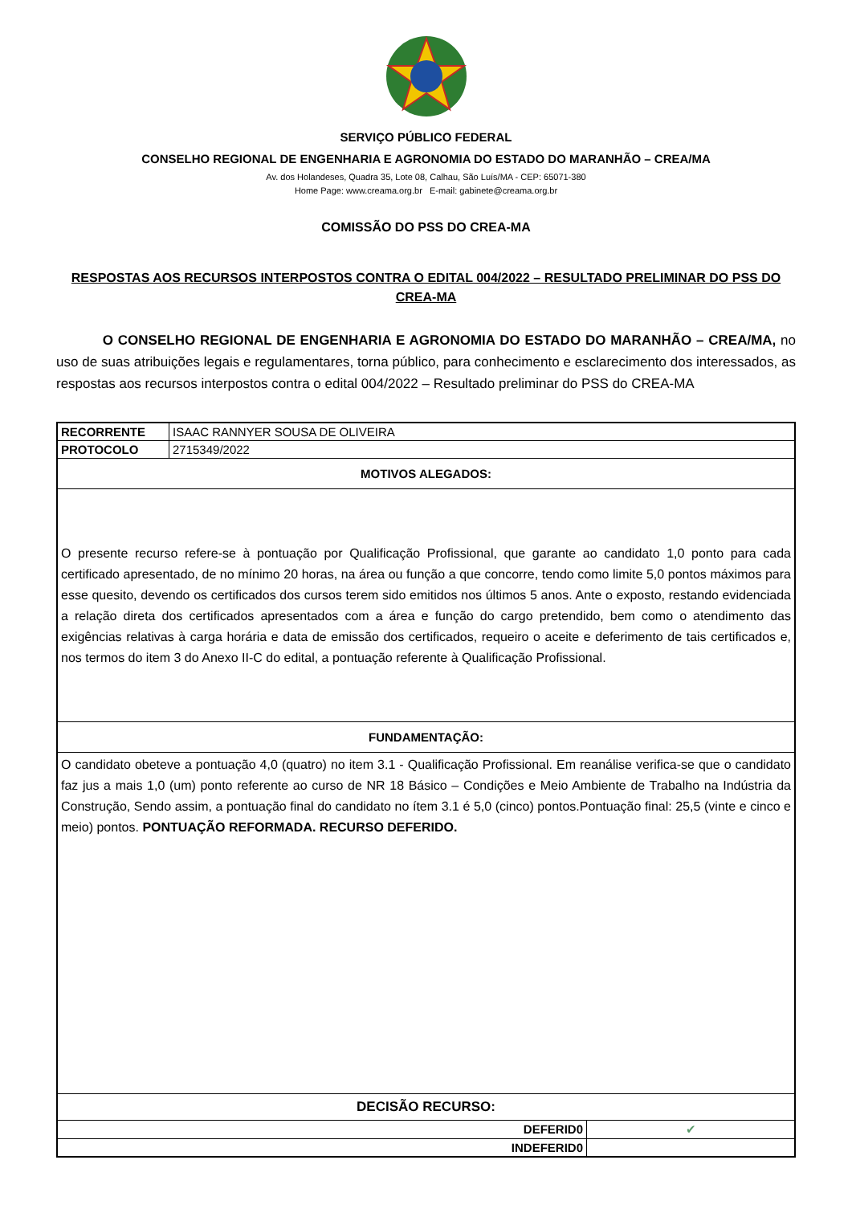SERVIÇO PÚBLICO FEDERAL
CONSELHO REGIONAL DE ENGENHARIA E AGRONOMIA DO ESTADO DO MARANHÃO – CREA/MA
Av. dos Holandeses, Quadra 35, Lote 08, Calhau, São Luís/MA - CEP: 65071-380
Home Page: www.creama.org.br E-mail: gabinete@creama.org.br
COMISSÃO DO PSS DO CREA-MA
RESPOSTAS AOS RECURSOS INTERPOSTOS CONTRA O EDITAL 004/2022 – RESULTADO PRELIMINAR DO PSS DO CREA-MA
O CONSELHO REGIONAL DE ENGENHARIA E AGRONOMIA DO ESTADO DO MARANHÃO – CREA/MA, no uso de suas atribuições legais e regulamentares, torna público, para conhecimento e esclarecimento dos interessados, as respostas aos recursos interpostos contra o edital 004/2022 – Resultado preliminar do PSS do CREA-MA
| RECORRENTE | ISAAC RANNYER SOUSA DE OLIVEIRA | |
| PROTOCOLO | 2715349/2022 | |
| MOTIVOS ALEGADOS: | | |
| O presente recurso refere-se à pontuação por Qualificação Profissional, que garante ao candidato 1,0 ponto para cada certificado apresentado, de no mínimo 20 horas, na área ou função a que concorre, tendo como limite 5,0 pontos máximos para esse quesito, devendo os certificados dos cursos terem sido emitidos nos últimos 5 anos. Ante o exposto, restando evidenciada a relação direta dos certificados apresentados com a área e função do cargo pretendido, bem como o atendimento das exigências relativas à carga horária e data de emissão dos certificados, requeiro o aceite e deferimento de tais certificados e, nos termos do item 3 do Anexo II-C do edital, a pontuação referente à Qualificação Profissional. | | |
| FUNDAMENTAÇÃO: | | |
| O candidato obeteve a pontuação 4,0 (quatro) no item 3.1 - Qualificação Profissional. Em reanálise verifica-se que o candidato faz jus a mais 1,0 (um) ponto referente ao curso de NR 18 Básico – Condições e Meio Ambiente de Trabalho na Indústria da Construção, Sendo assim, a pontuação final do candidato no ítem 3.1 é 5,0 (cinco) pontos.Pontuação final: 25,5 (vinte e cinco e meio) pontos. PONTUAÇÃO REFORMADA. RECURSO DEFERIDO. | | |
| DECISÃO RECURSO: | | |
| DEFERID0 | | ✔ |
| INDEFERID0 | | |